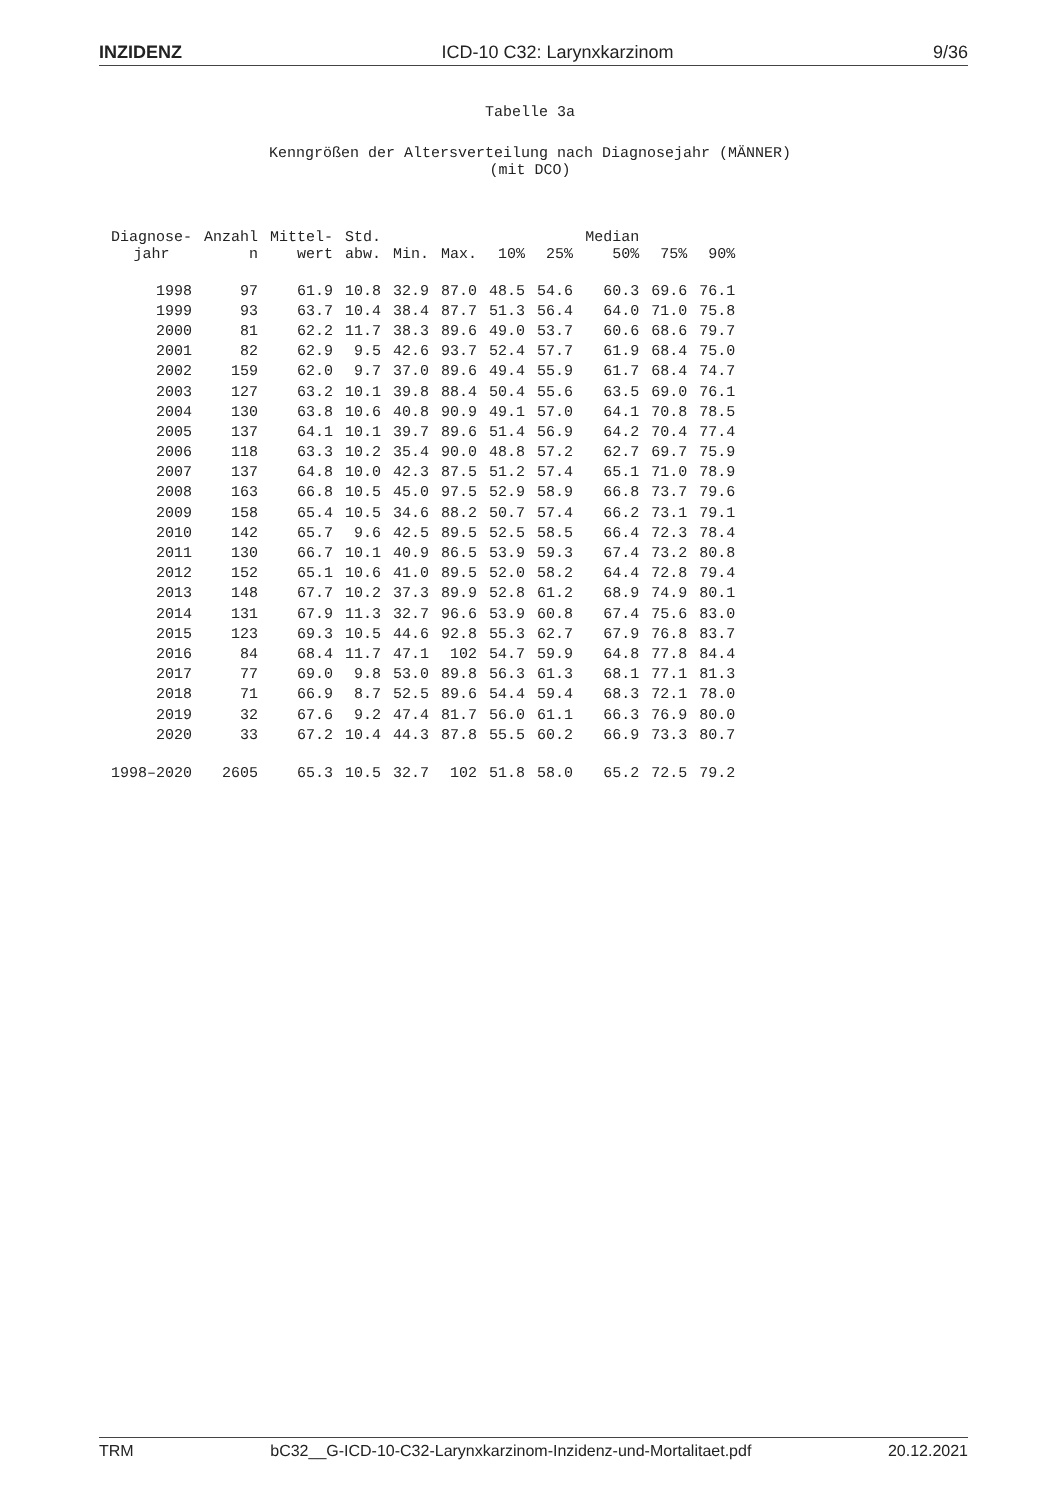INZIDENZ ICD-10 C32: Larynxkarzinom 9/36
Tabelle 3a
Kenngrößen der Altersverteilung nach Diagnosejahr (MÄNNER)
(mit DCO)
| Diagnose- jahr | Anzahl n | Mittel- wert | Std. abw. | Min. | Max. | 10% | 25% | Median 50% | 75% | 90% |
| --- | --- | --- | --- | --- | --- | --- | --- | --- | --- | --- |
| 1998 | 97 | 61.9 | 10.8 | 32.9 | 87.0 | 48.5 | 54.6 | 60.3 | 69.6 | 76.1 |
| 1999 | 93 | 63.7 | 10.4 | 38.4 | 87.7 | 51.3 | 56.4 | 64.0 | 71.0 | 75.8 |
| 2000 | 81 | 62.2 | 11.7 | 38.3 | 89.6 | 49.0 | 53.7 | 60.6 | 68.6 | 79.7 |
| 2001 | 82 | 62.9 | 9.5 | 42.6 | 93.7 | 52.4 | 57.7 | 61.9 | 68.4 | 75.0 |
| 2002 | 159 | 62.0 | 9.7 | 37.0 | 89.6 | 49.4 | 55.9 | 61.7 | 68.4 | 74.7 |
| 2003 | 127 | 63.2 | 10.1 | 39.8 | 88.4 | 50.4 | 55.6 | 63.5 | 69.0 | 76.1 |
| 2004 | 130 | 63.8 | 10.6 | 40.8 | 90.9 | 49.1 | 57.0 | 64.1 | 70.8 | 78.5 |
| 2005 | 137 | 64.1 | 10.1 | 39.7 | 89.6 | 51.4 | 56.9 | 64.2 | 70.4 | 77.4 |
| 2006 | 118 | 63.3 | 10.2 | 35.4 | 90.0 | 48.8 | 57.2 | 62.7 | 69.7 | 75.9 |
| 2007 | 137 | 64.8 | 10.0 | 42.3 | 87.5 | 51.2 | 57.4 | 65.1 | 71.0 | 78.9 |
| 2008 | 163 | 66.8 | 10.5 | 45.0 | 97.5 | 52.9 | 58.9 | 66.8 | 73.7 | 79.6 |
| 2009 | 158 | 65.4 | 10.5 | 34.6 | 88.2 | 50.7 | 57.4 | 66.2 | 73.1 | 79.1 |
| 2010 | 142 | 65.7 | 9.6 | 42.5 | 89.5 | 52.5 | 58.5 | 66.4 | 72.3 | 78.4 |
| 2011 | 130 | 66.7 | 10.1 | 40.9 | 86.5 | 53.9 | 59.3 | 67.4 | 73.2 | 80.8 |
| 2012 | 152 | 65.1 | 10.6 | 41.0 | 89.5 | 52.0 | 58.2 | 64.4 | 72.8 | 79.4 |
| 2013 | 148 | 67.7 | 10.2 | 37.3 | 89.9 | 52.8 | 61.2 | 68.9 | 74.9 | 80.1 |
| 2014 | 131 | 67.9 | 11.3 | 32.7 | 96.6 | 53.9 | 60.8 | 67.4 | 75.6 | 83.0 |
| 2015 | 123 | 69.3 | 10.5 | 44.6 | 92.8 | 55.3 | 62.7 | 67.9 | 76.8 | 83.7 |
| 2016 | 84 | 68.4 | 11.7 | 47.1 | 102 | 54.7 | 59.9 | 64.8 | 77.8 | 84.4 |
| 2017 | 77 | 69.0 | 9.8 | 53.0 | 89.8 | 56.3 | 61.3 | 68.1 | 77.1 | 81.3 |
| 2018 | 71 | 66.9 | 8.7 | 52.5 | 89.6 | 54.4 | 59.4 | 68.3 | 72.1 | 78.0 |
| 2019 | 32 | 67.6 | 9.2 | 47.4 | 81.7 | 56.0 | 61.1 | 66.3 | 76.9 | 80.0 |
| 2020 | 33 | 67.2 | 10.4 | 44.3 | 87.8 | 55.5 | 60.2 | 66.9 | 73.3 | 80.7 |
| 1998–2020 | 2605 | 65.3 | 10.5 | 32.7 | 102 | 51.8 | 58.0 | 65.2 | 72.5 | 79.2 |
TRM bC32__G-ICD-10-C32-Larynxkarzinom-Inzidenz-und-Mortalitaet.pdf 20.12.2021